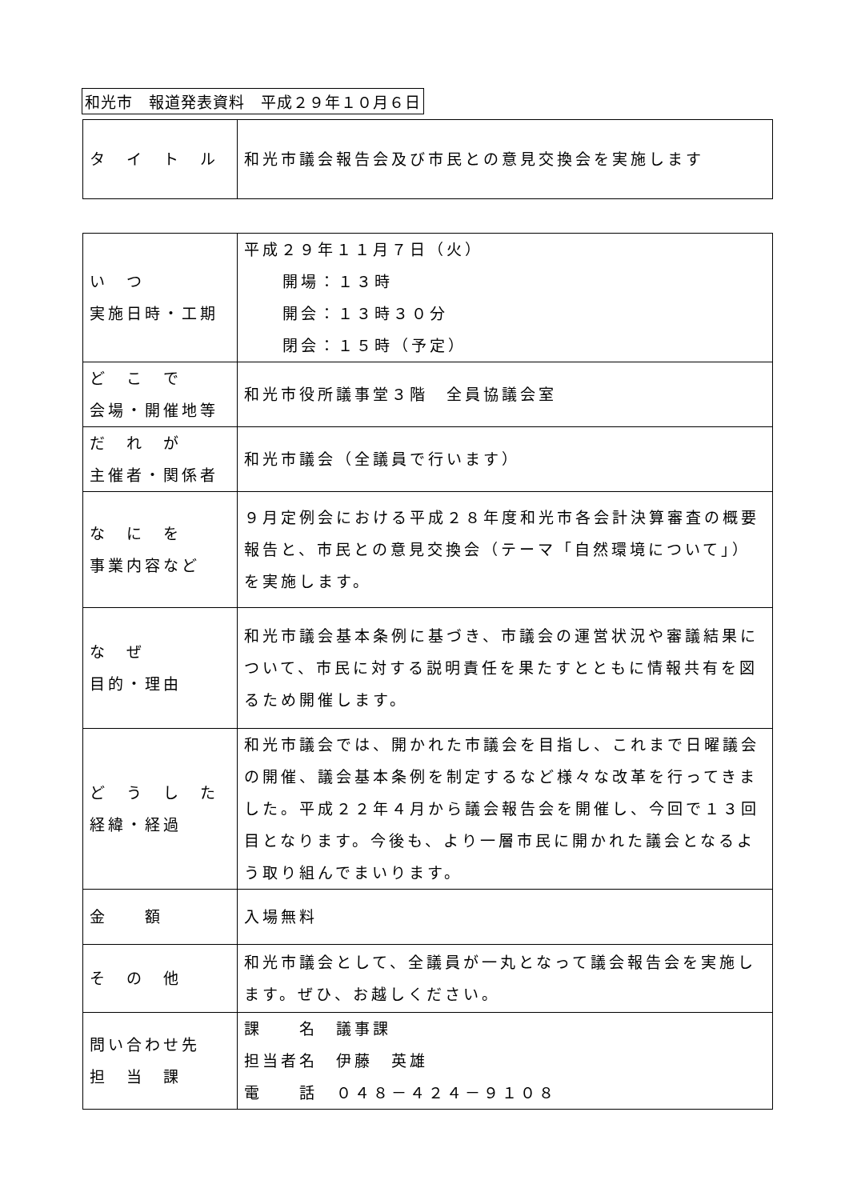和光市　報道発表資料　平成２９年１０月６日
| タ イ ト ル | 和光市議会報告会及び市民との意見交換会を実施します |
| い つ 実施日時・工期 | 平成２９年１１月７日（火） 開場：１３時 開会：１３時３０分 閉会：１５時（予定） |
| ど こ で 会場・開催地等 | 和光市役所議事堂３階 全員協議会室 |
| だ れ が 主催者・関係者 | 和光市議会（全議員で行います） |
| な に を 事業内容など | ９月定例会における平成２８年度和光市各会計決算審査の概要報告と、市民との意見交換会（テーマ「自然環境について」）を実施します。 |
| な ぜ 目的・理由 | 和光市議会基本条例に基づき、市議会の運営状況や審議結果について、市民に対する説明責任を果たすとともに情報共有を図るため開催します。 |
| ど う し た 経緯・経過 | 和光市議会では、開かれた市議会を目指し、これまで日曜議会の開催、議会基本条例を制定するなど様々な改革を行ってきました。平成２２年４月から議会報告会を開催し、今回で１３回目となります。今後も、より一層市民に開かれた議会となるよう取り組んでまいります。 |
| 金 額 | 入場無料 |
| そ の 他 | 和光市議会として、全議員が一丸となって議会報告会を実施します。ぜひ、お越しください。 |
| 問い合わせ先 担 当 課 | 課 名 議事課 担当者名 伊藤 英雄 電 話 ０４８－４２４－９１０８ |